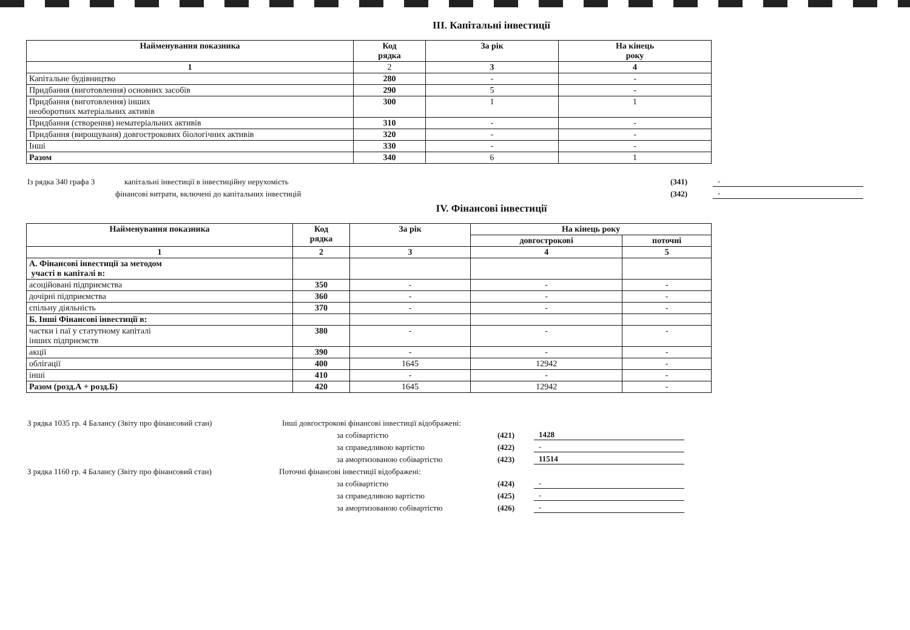ІІІ. Капітальні інвестиції
| Найменування показника | Код рядка | За рік | На кінець року |
| --- | --- | --- | --- |
| 1 | 2 | 3 | 4 |
| Капітальне будівництво | 280 | - | - |
| Придбання (виготовлення) основних засобів | 290 | 5 | - |
| Придбання (виготовлення) інших необоротних матеріальних активів | 300 | 1 | 1 |
| Придбання (створення) нематеріальних активів | 310 | - | - |
| Придбання (вирощуваня) довгострокових біологічних активів | 320 | - | - |
| Інші | 330 | - | - |
| Разом | 340 | 6 | 1 |
Із рядка 340 графа 3 капітальні інвестиції в інвестиційну нерухомість (341) -
фінансові витрати, включені до капітальних інвестицій (342) -
IV. Фінансові інвестиції
| Найменування показника | Код рядка | За рік | На кінець року | |
| --- | --- | --- | --- | --- |
| | | | довгострокові | поточні |
| 1 | 2 | 3 | 4 | 5 |
| А. Фінансові інвестиції за методом участі в капіталі в: | | | | |
| асоційовані підприємства | 350 | - | - | - |
| дочірні підприємства | 360 | - | - | - |
| спільну діяльність | 370 | - | - | - |
| Б. Інші Фінансові інвестиції в: | | | | |
| частки і паї у статутному капіталі інших підприємств | 380 | - | - | - |
| акції | 390 | - | - | - |
| облігації | 400 | 1645 | 12942 | - |
| інші | 410 | - | - | - |
| Разом (розд.А + розд.Б) | 420 | 1645 | 12942 | - |
З рядка 1035 гр. 4 Балансу (Звіту про фінансовий стан) Інші довгострокові фінансові інвестиції відображені:
за собівартістю (421) 1428
за справедливою вартістю (422) -
за амортизованою собівартістю (423) 11514
З рядка 1160 гр. 4 Балансу (Звіту про фінансовий стан) Поточні фінансові інвестиції відображені:
за собівартістю (424) -
за справедливою вартістю (425) -
за амортизованою собівартістю (426) -